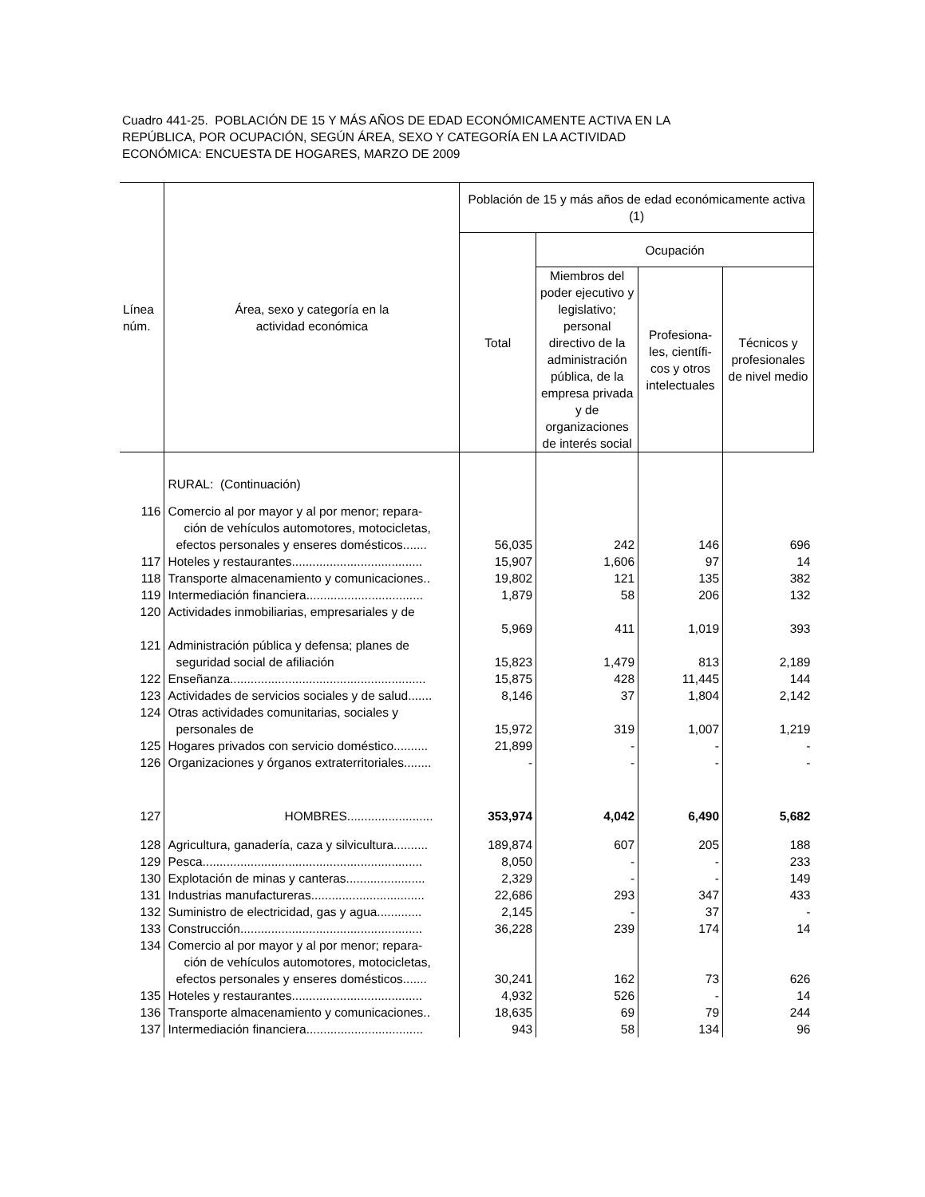Cuadro 441-25. POBLACIÓN DE 15 Y MÁS AÑOS DE EDAD ECONÓMICAMENTE ACTIVA EN LA
REPÚBLICA, POR OCUPACIÓN, SEGÚN ÁREA, SEXO Y CATEGORÍA EN LA ACTIVIDAD
ECONÓMICA: ENCUESTA DE HOGARES, MARZO DE 2009
| Línea núm. | Área, sexo y categoría en la actividad económica | Población de 15 y más años de edad económicamente activa (1) | | | |
| --- | --- | --- | --- | --- | --- |
| | | Total | Ocupación | | |
| | | | Miembros del poder ejecutivo y legislativo; personal directivo de la administración pública, de la empresa privada y de organizaciones de interés social | Profesiona-les, científi-cos y otros intelectuales | Técnicos y profesionales de nivel medio |
| | RURAL: (Continuación) | | | | |
| 116 | Comercio al por mayor y al por menor; repara- | | | | |
| | ción de vehículos automotores, motocicletas, | | | | |
| | efectos personales y enseres domésticos....... | 56,035 | 242 | 146 | 696 |
| 117 | Hoteles y restaurantes...................................... | 15,907 | 1,606 | 97 | 14 |
| 118 | Transporte almacenamiento y comunicaciones.. | 19,802 | 121 | 135 | 382 |
| 119 | Intermediación financiera.................................. | 1,879 | 58 | 206 | 132 |
| 120 | Actividades inmobiliarias, empresariales y de | | | | |
| | | 5,969 | 411 | 1,019 | 393 |
| 121 | Administración pública y defensa; planes de | | | | |
| | seguridad social de afiliación | 15,823 | 1,479 | 813 | 2,189 |
| 122 | Enseñanza......................................................... | 15,875 | 428 | 11,445 | 144 |
| 123 | Actividades de servicios sociales y de salud....... | 8,146 | 37 | 1,804 | 2,142 |
| 124 | Otras actividades comunitarias, sociales y | | | | |
| | personales de | 15,972 | 319 | 1,007 | 1,219 |
| 125 | Hogares privados con servicio doméstico.......... | 21,899 | - | - | - |
| 126 | Organizaciones y órganos extraterritoriales........ | - | - | - | - |
| 127 | HOMBRES......................... | 353,974 | 4,042 | 6,490 | 5,682 |
| 128 | Agricultura, ganadería, caza y silvicultura.......... | 189,874 | 607 | 205 | 188 |
| 129 | Pesca................................................................ | 8,050 | - | - | 233 |
| 130 | Explotación de minas y canteras....................... | 2,329 | - | - | 149 |
| 131 | Industrias manufactureras................................. | 22,686 | 293 | 347 | 433 |
| 132 | Suministro de electricidad, gas y agua............. | 2,145 | - | 37 | - |
| 133 | Construcción..................................................... | 36,228 | 239 | 174 | 14 |
| 134 | Comercio al por mayor y al por menor; repara- | | | | |
| | ción de vehículos automotores, motocicletas, | | | | |
| | efectos personales y enseres domésticos....... | 30,241 | 162 | 73 | 626 |
| 135 | Hoteles y restaurantes...................................... | 4,932 | 526 | - | 14 |
| 136 | Transporte almacenamiento y comunicaciones.. | 18,635 | 69 | 79 | 244 |
| 137 | Intermediación financiera.................................. | 943 | 58 | 134 | 96 |